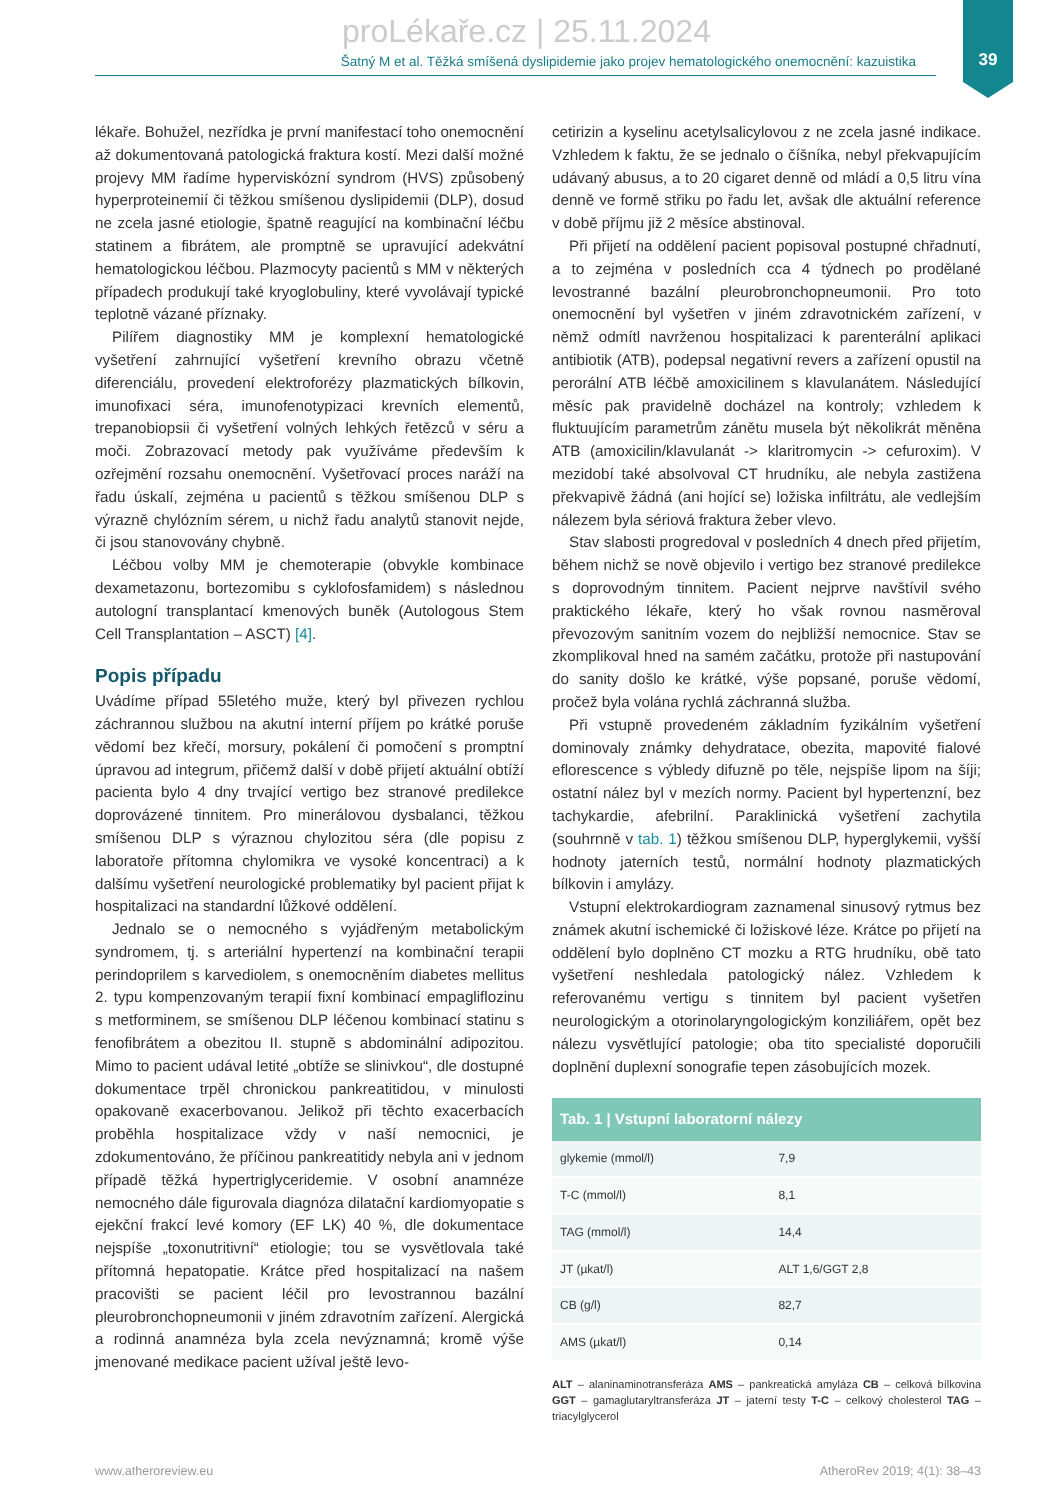39
proLékaře.cz | 25.11.2024
Šatný M et al. Těžká smíšená dyslipidemie jako projev hematologického onemocnění: kazuistika
lékaře. Bohužel, nezřídka je první manifestací toho onemocnění až dokumentovaná patologická fraktura kostí. Mezi další možné projevy MM řadíme hyperviskózní syndrom (HVS) způsobený hyperproteinemií či těžkou smíšenou dyslipidemii (DLP), dosud ne zcela jasné etiologie, špatně reagující na kombinační léčbu statinem a fibrátem, ale promptně se upravující adekvátní hematologickou léčbou. Plazmocyty pacientů s MM v některých případech produkují také kryoglobuliny, které vyvolávají typické teplotně vázané příznaky.
Pilířem diagnostiky MM je komplexní hematologické vyšetření zahrnující vyšetření krevního obrazu včetně diferenciálu, provedení elektroforézy plazmatických bílkovin, imunofixaci séra, imunofenotypizaci krevních elementů, trepanobiopsii či vyšetření volných lehkých řetězců v séru a moči. Zobrazovací metody pak využíváme především k ozřejmění rozsahu onemocnění. Vyšetřovací proces naráží na řadu úskalí, zejména u pacientů s těžkou smíšenou DLP s výrazně chylózním sérem, u nichž řadu analytů stanovit nejde, či jsou stanovovány chybně.
Léčbou volby MM je chemoterapie (obvykle kombinace dexametazonu, bortezomibu s cyklofosfamidem) s následnou autologní transplantací kmenových buněk (Autologous Stem Cell Transplantation – ASCT) [4].
Popis případu
Uvádíme případ 55letého muže, který byl přivezen rychlou záchrannou službou na akutní interní příjem po krátké poruše vědomí bez křečí, morsury, pokálení či pomočení s promptní úpravou ad integrum, přičemž další v době přijetí aktuální obtíží pacienta bylo 4 dny trvající vertigo bez stranové predilekce doprovázené tinnitem. Pro minerálovou dysbalanci, těžkou smíšenou DLP s výraznou chylozitou séra (dle popisu z laboratoře přítomna chylomikra ve vysoké koncentraci) a k dalšímu vyšetření neurologické problematiky byl pacient přijat k hospitalizaci na standardní lůžkové oddělení.
Jednalo se o nemocného s vyjádřeným metabolickým syndromem, tj. s arteriální hypertenzí na kombinační terapii perindoprilem s karvediolem, s onemocněním diabetes mellitus 2. typu kompenzovaným terapií fixní kombinací empagliflozinu s metforminem, se smíšenou DLP léčenou kombinací statinu s fenofibrátem a obezitou II. stupně s abdominální adipozitou. Mimo to pacient udával letité „obtíže se slinivkou“, dle dostupné dokumentace trpěl chronickou pankreatitidou, v minulosti opakovaně exacerbovanou. Jelikož při těchto exacerbacích proběhla hospitalizace vždy v naší nemocnici, je zdokumentováno, že příčinou pankreatitidy nebyla ani v jednom případě těžká hypertriglyceridemie. V osobní anamnéze nemocného dále figurovala diagnóza dilatační kardiomyopatie s ejekční frakcí levé komory (EF LK) 40 %, dle dokumentace nejspíše „toxonutritivní“ etiologie; tou se vysvětlovala také přítomná hepatopatie. Krátce před hospitalizací na našem pracovišti se pacient léčil pro levostrannou bazální pleurobronchopneumonii v jiném zdravotním zařízení. Alergická a rodinná anamnéza byla zcela nevýznamná; kromě výše jmenované medikace pacient užíval ještě levo-
cetirizin a kyselinu acetylsalicylovou z ne zcela jasné indikace. Vzhledem k faktu, že se jednalo o číšníka, nebyl překvapujícím udávaný abusus, a to 20 cigaret denně od mládí a 0,5 litru vína denně ve formě střiku po řadu let, avšak dle aktuální reference v době příjmu již 2 měsíce abstinoval.
Při přijetí na oddělení pacient popisoval postupné chřadnutí, a to zejména v posledních cca 4 týdnech po prodělané levostranné bazální pleurobronchopneumonii. Pro toto onemocnění byl vyšetřen v jiném zdravotnickém zařízení, v němž odmítl navrženou hospitalizaci k parenterální aplikaci antibiotik (ATB), podepsal negativní revers a zařízení opustil na perorální ATB léčbě amoxicilinem s klavulanátem. Následující měsíc pak pravidelně docházel na kontroly; vzhledem k fluktuujícím parametrům zánětu musela být několikrát měněna ATB (amoxicilin/klavulanát -> klaritromycin -> cefuroxim). V mezidobí také absolvoval CT hrudníku, ale nebyla zastižena překvapivě žádná (ani hojící se) ložiska infiltrátu, ale vedlejším nálezem byla sériová fraktura žeber vlevo.
Stav slabosti progredoval v posledních 4 dnech před přijetím, během nichž se nově objevilo i vertigo bez stranové predilekce s doprovodným tinnitem. Pacient nejprve navštívil svého praktického lékaře, který ho však rovnou nasměroval převozovým sanitním vozem do nejbližší nemocnice. Stav se zkomplikoval hned na samém začátku, protože při nastupování do sanity došlo ke krátké, výše popsané, poruše vědomí, pročež byla volána rychlá záchranná služba.
Při vstupně provedeném základním fyzikálním vyšetření dominovaly známky dehydratace, obezita, mapovité fialové eflorescence s výbledy difuzně po těle, nejspíše lipom na šíji; ostatní nález byl v mezích normy. Pacient byl hypertenzní, bez tachykardie, afebrilní. Paraklinická vyšetření zachytila (souhrnně v tab. 1) těžkou smíšenou DLP, hyperglykemii, vyšší hodnoty jaterních testů, normální hodnoty plazmatických bílkovin i amylázy.
Vstupní elektrokardiogram zaznamenal sinusový rytmus bez známek akutní ischemické či ložiskové léze. Krátce po přijetí na oddělení bylo doplněno CT mozku a RTG hrudníku, obě tato vyšetření neshledala patologický nález. Vzhledem k referovanému vertigu s tinnitem byl pacient vyšetřen neurologickým a otorinolaryngologickým konziliářem, opět bez nálezu vysvětlující patologie; oba tito specialisté doporučili doplnění duplexní sonografie tepen zásobujících mozek.
| Tab. 1 / Vstupní laboratorní nálezy | |
| --- | --- |
| glykemie (mmol/l) | 7,9 |
| T-C (mmol/l) | 8,1 |
| TAG (mmol/l) | 14,4 |
| JT (µkat/l) | ALT 1,6/GGT 2,8 |
| CB (g/l) | 82,7 |
| AMS (µkat/l) | 0,14 |
ALT – alaninaminotransferáza AMS – pankreatická amyláza CB – celková bílkovina GGT – gamaglutaryltransferáza JT – jaterní testy T-C – celkový cholesterol TAG – triacylglycerol
www.atheroreview.eu AtheroRev 2019; 4(1): 38–43